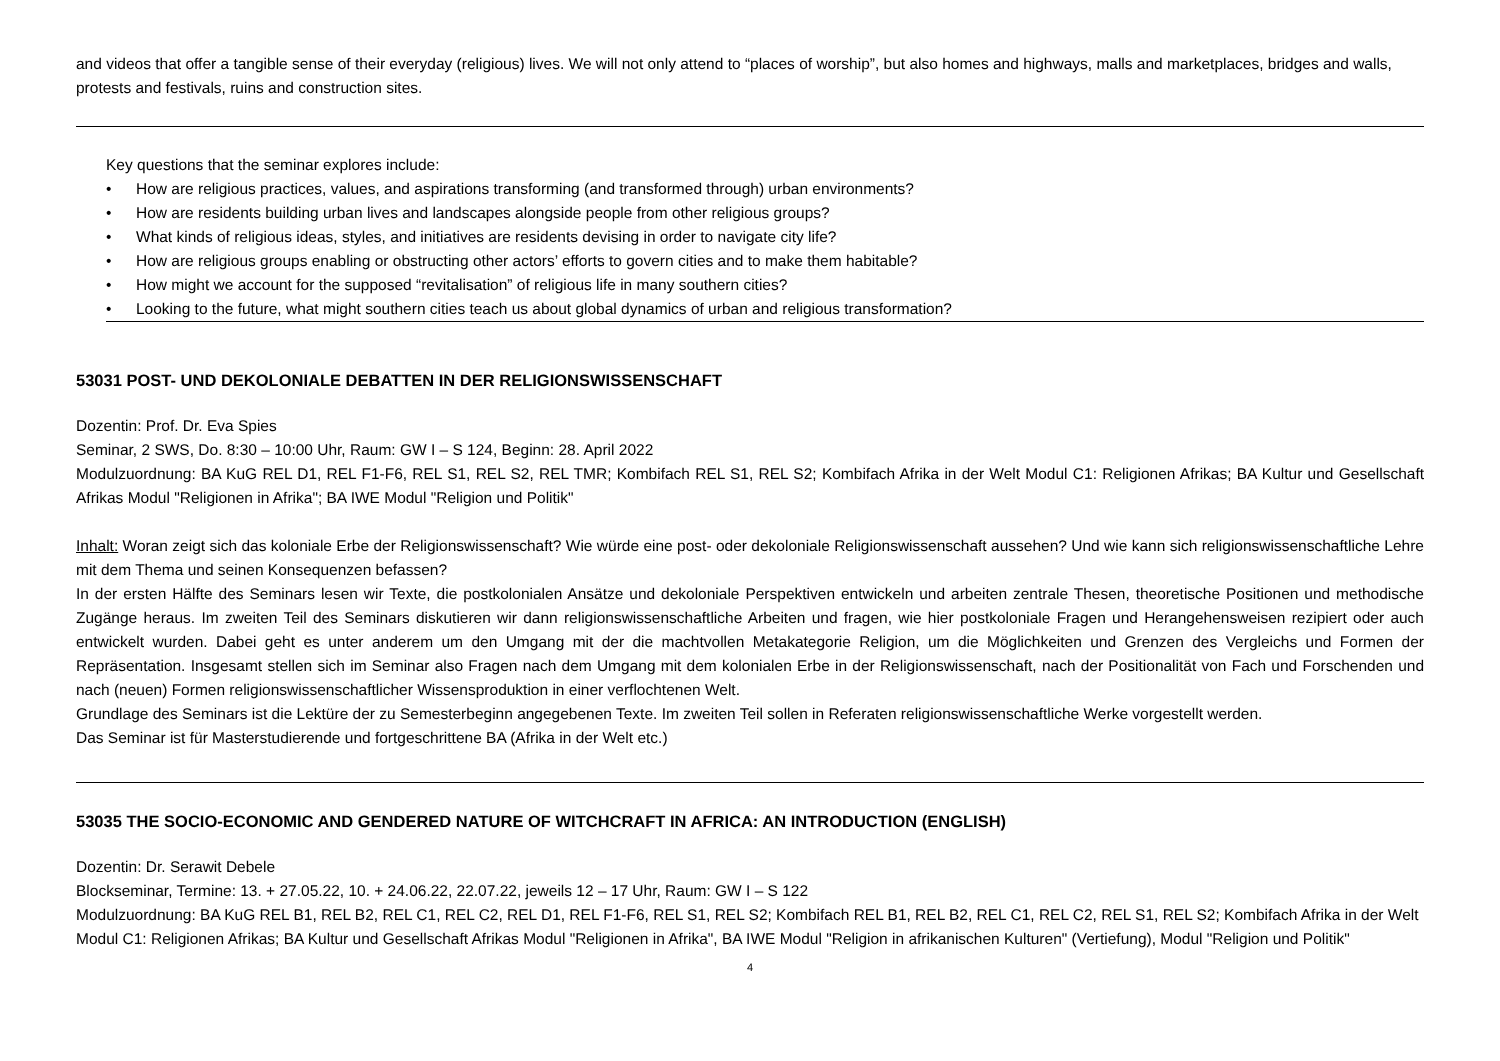and videos that offer a tangible sense of their everyday (religious) lives. We will not only attend to “places of worship”, but also homes and highways, malls and marketplaces, bridges and walls, protests and festivals, ruins and construction sites.
Key questions that the seminar explores include:
• How are religious practices, values, and aspirations transforming (and transformed through) urban environments?
• How are residents building urban lives and landscapes alongside people from other religious groups?
• What kinds of religious ideas, styles, and initiatives are residents devising in order to navigate city life?
• How are religious groups enabling or obstructing other actors’ efforts to govern cities and to make them habitable?
• How might we account for the supposed “revitalisation” of religious life in many southern cities?
• Looking to the future, what might southern cities teach us about global dynamics of urban and religious transformation?
53031 POST- UND DEKOLONIALE DEBATTEN IN DER RELIGIONSWISSENSCHAFT
Dozentin: Prof. Dr. Eva Spies
Seminar, 2 SWS, Do. 8:30 – 10:00 Uhr, Raum: GW I – S 124, Beginn: 28. April 2022
Modulzuordnung: BA KuG REL D1, REL F1-F6, REL S1, REL S2, REL TMR; Kombifach REL S1, REL S2; Kombifach Afrika in der Welt Modul C1: Religionen Afrikas; BA Kultur und Gesellschaft Afrikas Modul "Religionen in Afrika"; BA IWE Modul "Religion und Politik"
Inhalt: Woran zeigt sich das koloniale Erbe der Religionswissenschaft? Wie würde eine post- oder dekoloniale Religionswissenschaft aussehen? Und wie kann sich religionswissenschaftliche Lehre mit dem Thema und seinen Konsequenzen befassen?
In der ersten Hälfte des Seminars lesen wir Texte, die postkolonialen Ansätze und dekoloniale Perspektiven entwickeln und arbeiten zentrale Thesen, theoretische Positionen und methodische Zugänge heraus. Im zweiten Teil des Seminars diskutieren wir dann religionswissenschaftliche Arbeiten und fragen, wie hier postkoloniale Fragen und Herangehensweisen rezipiert oder auch entwickelt wurden. Dabei geht es unter anderem um den Umgang mit der die machtvollen Metakategorie Religion, um die Möglichkeiten und Grenzen des Vergleichs und Formen der Repräsentation. Insgesamt stellen sich im Seminar also Fragen nach dem Umgang mit dem kolonialen Erbe in der Religionswissenschaft, nach der Positionalität von Fach und Forschenden und nach (neuen) Formen religionswissenschaftlicher Wissensproduktion in einer verflochtenen Welt.
Grundlage des Seminars ist die Lektüre der zu Semesterbeginn angegebenen Texte. Im zweiten Teil sollen in Referaten religionswissenschaftliche Werke vorgestellt werden.
Das Seminar ist für Masterstudierende und fortgeschrittene BA (Afrika in der Welt etc.)
53035 THE SOCIO-ECONOMIC AND GENDERED NATURE OF WITCHCRAFT IN AFRICA: AN INTRODUCTION (ENGLISH)
Dozentin: Dr. Serawit Debele
Blockseminar, Termine: 13. + 27.05.22, 10. + 24.06.22, 22.07.22, jeweils 12 – 17 Uhr, Raum: GW I – S 122
Modulzuordnung: BA KuG REL B1, REL B2, REL C1, REL C2, REL D1, REL F1-F6, REL S1, REL S2; Kombifach REL B1, REL B2, REL C1, REL C2, REL S1, REL S2; Kombifach Afrika in der Welt Modul C1: Religionen Afrikas; BA Kultur und Gesellschaft Afrikas Modul "Religionen in Afrika", BA IWE Modul "Religion in afrikanischen Kulturen" (Vertiefung), Modul "Religion und Politik"
4